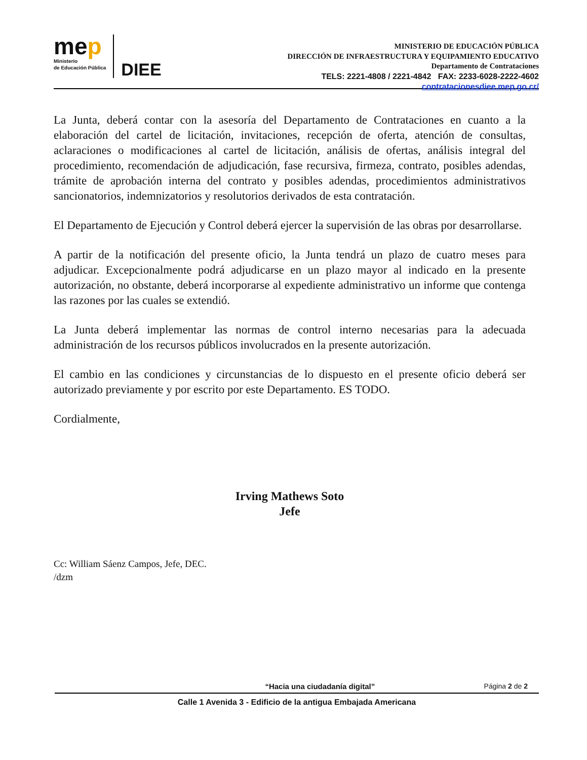mep
Ministerio
de Educación Pública
DIEE
MINISTERIO DE EDUCACIÓN PÚBLICA
DIRECCIÓN DE INFRAESTRUCTURA Y EQUIPAMIENTO EDUCATIVO
Departamento de Contrataciones
TELS: 2221-4808 / 2221-4842 FAX: 2233-6028-2222-4602
contratacionesdiee.mep.go.cr/
La Junta, deberá contar con la asesoría del Departamento de Contrataciones en cuanto a la elaboración del cartel de licitación, invitaciones, recepción de oferta, atención de consultas, aclaraciones o modificaciones al cartel de licitación, análisis de ofertas, análisis integral del procedimiento, recomendación de adjudicación, fase recursiva, firmeza, contrato, posibles adendas, trámite de aprobación interna del contrato y posibles adendas, procedimientos administrativos sancionatorios, indemnizatorios y resolutorios derivados de esta contratación.
El Departamento de Ejecución y Control deberá ejercer la supervisión de las obras por desarrollarse.
A partir de la notificación del presente oficio, la Junta tendrá un plazo de cuatro meses para adjudicar. Excepcionalmente podrá adjudicarse en un plazo mayor al indicado en la presente autorización, no obstante, deberá incorporarse al expediente administrativo un informe que contenga las razones por las cuales se extendió.
La Junta deberá implementar las normas de control interno necesarias para la adecuada administración de los recursos públicos involucrados en la presente autorización.
El cambio en las condiciones y circunstancias de lo dispuesto en el presente oficio deberá ser autorizado previamente y por escrito por este Departamento. ES TODO.
Cordialmente,
Irving Mathews Soto
Jefe
Cc: William Sáenz Campos, Jefe, DEC.
/dzm
“Hacia una ciudadanía digital” Página 2 de 2
Calle 1 Avenida 3 - Edificio de la antigua Embajada Americana